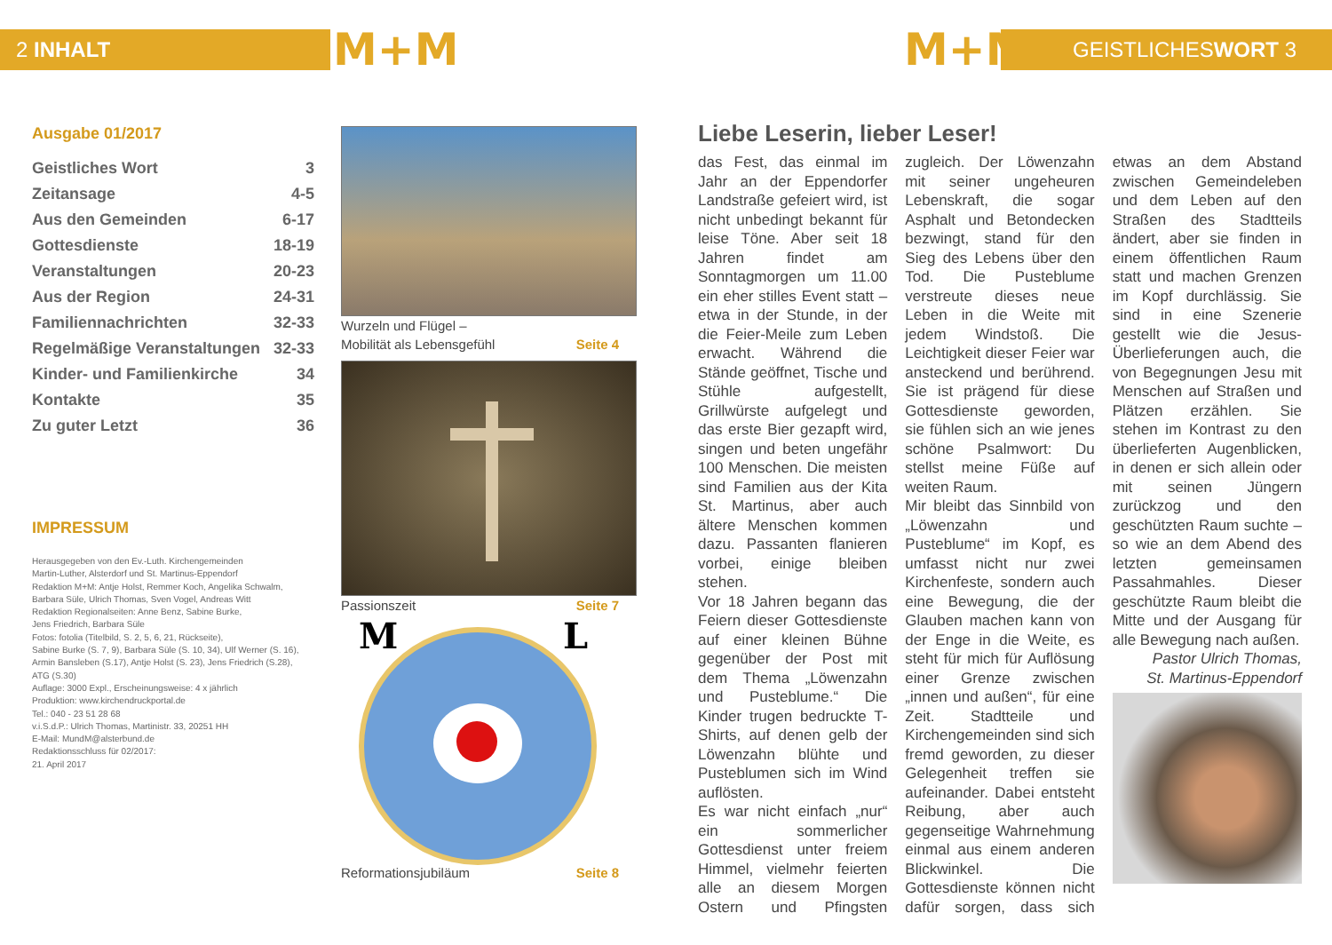2 INHALT M+M M+M GEISTLICHESWORT 3
Ausgabe 01/2017
| Geistliches Wort | 3 |
| Zeitansage | 4-5 |
| Aus den Gemeinden | 6-17 |
| Gottesdienste | 18-19 |
| Veranstaltungen | 20-23 |
| Aus der Region | 24-31 |
| Familiennachrichten | 32-33 |
| Regelmäßige Veranstaltungen | 32-33 |
| Kinder- und Familienkirche | 34 |
| Kontakte | 35 |
| Zu guter Letzt | 36 |
IMPRESSUM
Herausgegeben von den Ev.-Luth. Kirchengemeinden
Martin-Luther, Alsterdorf und St. Martinus-Eppendorf
Redaktion M+M: Antje Holst, Remmer Koch, Angelika Schwalm,
Barbara Süle, Ulrich Thomas, Sven Vogel, Andreas Witt
Redaktion Regionalseiten: Anne Benz, Sabine Burke,
Jens Friedrich, Barbara Süle
Fotos: fotolia (Titelbild, S. 2, 5, 6, 21, Rückseite),
Sabine Burke (S. 7, 9), Barbara Süle (S. 10, 34), Ulf Werner (S. 16),
Armin Bansleben (S.17), Antje Holst (S. 23), Jens Friedrich (S.28),
ATG (S.30)
Auflage: 3000 Expl., Erscheinungsweise: 4 x jährlich
Produktion: www.kirchendruckportal.de
Tel.: 040 - 23 51 28 68
v.i.S.d.P.: Ulrich Thomas, Martinistr. 33, 20251 HH
E-Mail: MundM@alsterbund.de
Redaktionsschluss für 02/2017:
21. April 2017
Wurzeln und Flügel –
Mobilität als Lebensgefühl Seite 4
Passionszeit Seite 7
M L
Reformationsjubiläum Seite 8
Liebe Leserin, lieber Leser!
das Fest, das einmal im Jahr an der Eppendorfer Landstraße gefeiert wird, ist nicht unbedingt bekannt für leise Töne. Aber seit 18 Jahren findet am Sonntagmorgen um 11.00 ein eher stilles Event statt – etwa in der Stunde, in der die Feier-Meile zum Leben erwacht. Während die Stände geöffnet, Tische und Stühle aufgestellt, Grillwürste aufgelegt und das erste Bier gezapft wird, singen und beten ungefähr 100 Menschen. Die meisten sind Familien aus der Kita St. Martinus, aber auch ältere Menschen kommen dazu. Passanten flanieren vorbei, einige bleiben stehen.
Vor 18 Jahren begann das Feiern dieser Gottesdienste auf einer kleinen Bühne gegenüber der Post mit dem Thema „Löwenzahn und Pusteblume.“ Die Kinder trugen bedruckte T-Shirts, auf denen gelb der Löwenzahn blühte und Pusteblumen sich im Wind auflösten.
Es war nicht einfach „nur“ ein sommerlicher Gottesdienst unter freiem Himmel, vielmehr feierten alle an diesem Morgen Ostern und Pfingsten zugleich. Der Löwenzahn mit seiner ungeheuren Lebenskraft, die sogar Asphalt und Betondecken bezwingt, stand für den Sieg des Lebens über den Tod. Die Pusteblume verstreute dieses neue Leben in die Weite mit jedem Windstoß. Die Leichtigkeit dieser Feier war ansteckend und berührend. Sie ist prägend für diese Gottesdienste geworden, sie fühlen sich an wie jenes schöne Psalmwort: Du stellst meine Füße auf weiten Raum.
Mir bleibt das Sinnbild von „Löwenzahn und Pusteblume“ im Kopf, es umfasst nicht nur zwei Kirchenfeste, sondern auch eine Bewegung, die der Glauben machen kann von der Enge in die Weite, es steht für mich für Auflösung einer Grenze zwischen „innen und außen“, für eine Zeit. Stadtteile und Kirchengemeinden sind sich fremd geworden, zu dieser Gelegenheit treffen sie aufeinander. Dabei entsteht Reibung, aber auch gegenseitige Wahrnehmung einmal aus einem anderen Blickwinkel. Die Gottesdienste können nicht dafür sorgen, dass sich etwas an dem Abstand zwischen Gemeindeleben und dem Leben auf den Straßen des Stadtteils ändert, aber sie finden in einem öffentlichen Raum statt und machen Grenzen im Kopf durchlässig. Sie sind in eine Szenerie gestellt wie die Jesus-Überlieferungen auch, die von Begegnungen Jesu mit Menschen auf Straßen und Plätzen erzählen. Sie stehen im Kontrast zu den überlieferten Augenblicken, in denen er sich allein oder mit seinen Jüngern zurückzog und den geschützten Raum suchte – so wie an dem Abend des letzten gemeinsamen Passahmahles. Dieser geschützte Raum bleibt die Mitte und der Ausgang für alle Bewegung nach außen.
Pastor Ulrich Thomas,
St. Martinus-Eppendorf